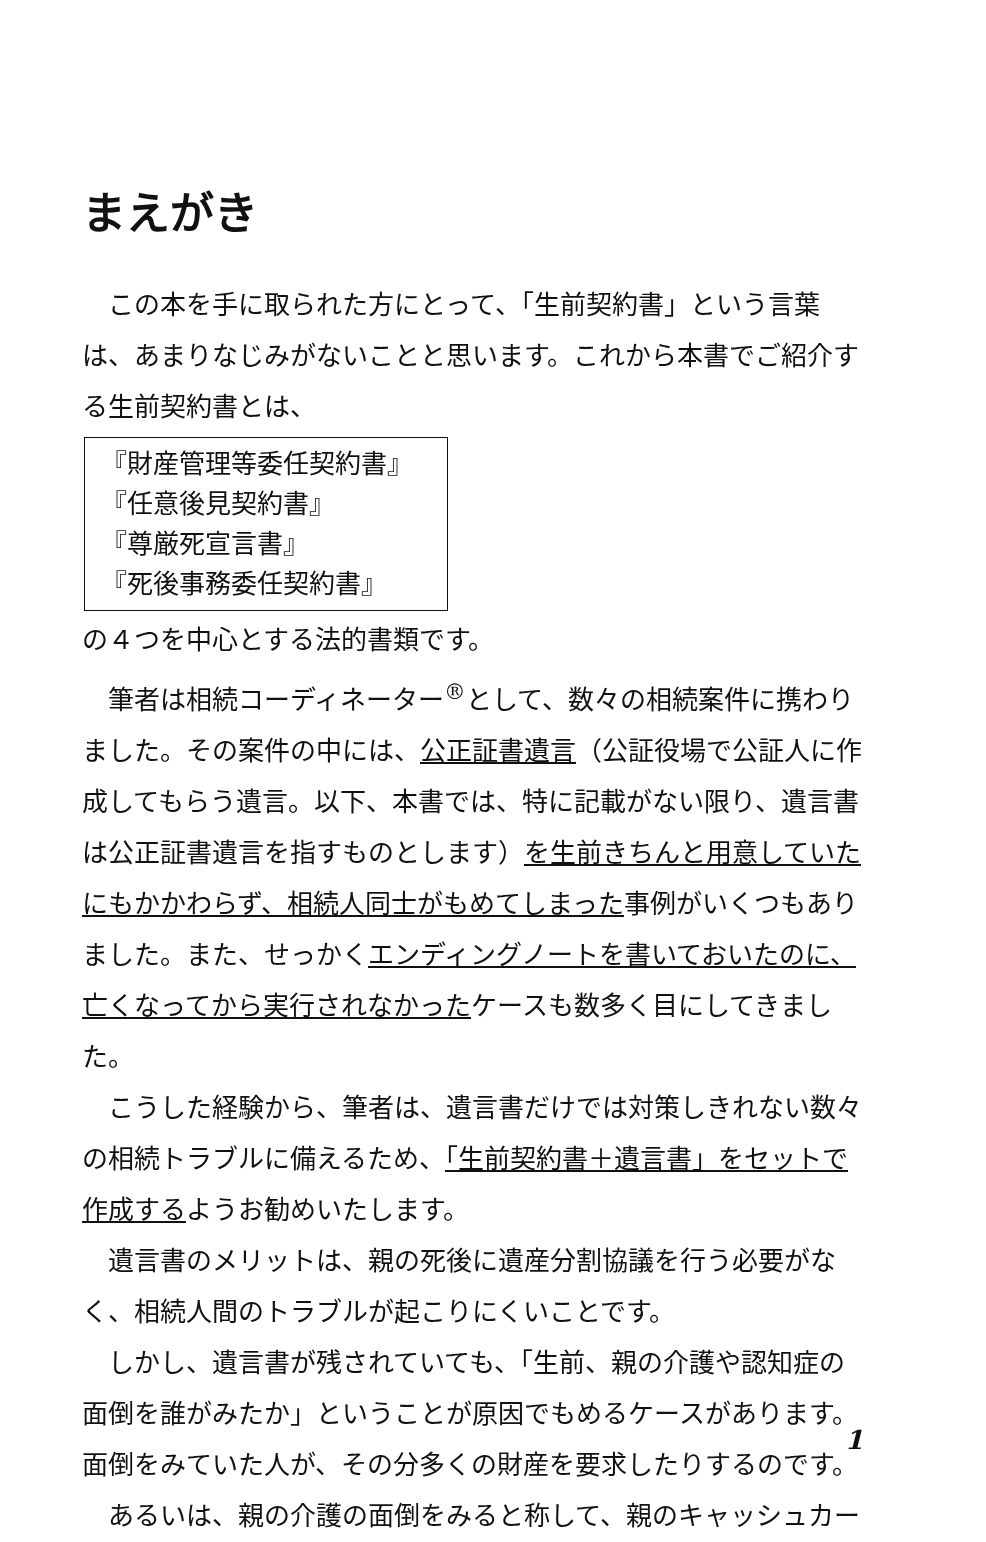まえがき
この本を手に取られた方にとって、「生前契約書」という言葉は、あまりなじみがないことと思います。これから本書でご紹介する生前契約書とは、
『財産管理等委任契約書』
『任意後見契約書』
『尊厳死宣言書』
『死後事務委任契約書』
の４つを中心とする法的書類です。
筆者は相続コーディネーター<sup>®</sup>として、数々の相続案件に携わりました。その案件の中には、公正証書遺言（公証役場で公証人に作成してもらう遺言。以下、本書では、特に記載がない限り、遺言書は公正証書遺言を指すものとします）を生前きちんと用意していたにもかかわらず、相続人同士がもめてしまった事例がいくつもありました。また、せっかくエンディングノートを書いておいたのに、亡くなってから実行されなかったケースも数多く目にしてきました。
こうした経験から、筆者は、遺言書だけでは対策しきれない数々の相続トラブルに備えるため、「生前契約書＋遺言書」をセットで作成するようお勧めいたします。
遺言書のメリットは、親の死後に遺産分割協議を行う必要がなく、相続人間のトラブルが起こりにくいことです。
しかし、遺言書が残されていても、「生前、親の介護や認知症の面倒を誰がみたか」ということが原因でもめるケースがあります。面倒をみていた人が、その分多くの財産を要求したりするのです。
あるいは、親の介護の面倒をみると称して、親のキャッシュカー
1